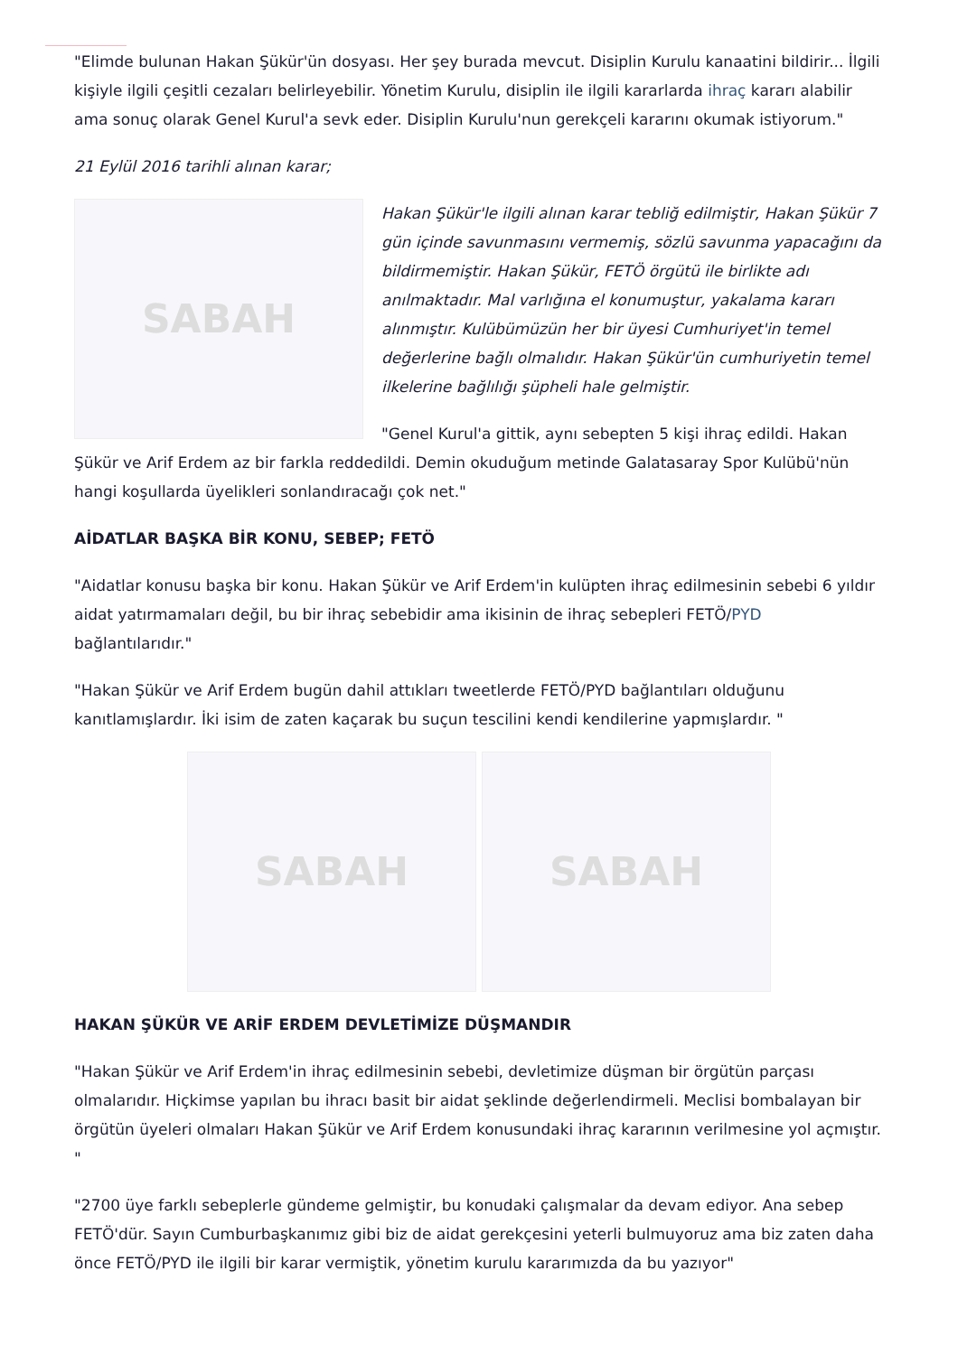"Elimde bulunan Hakan Şükür'ün dosyası. Her şey burada mevcut. Disiplin Kurulu kanaatini bildirir... İlgili kişiyle ilgili çeşitli cezaları belirleyebilir. Yönetim Kurulu, disiplin ile ilgili kararlarda ihraç kararı alabilir ama sonuç olarak Genel Kurul'a sevk eder. Disiplin Kurulu'nun gerekçeli kararını okumak istiyorum."
21 Eylül 2016 tarihli alınan karar;
SABAH
Hakan Şükür'le ilgili alınan karar tebliğ edilmiştir, Hakan Şükür 7 gün içinde savunmasını vermemiş, sözlü savunma yapacağını da bildirmemiştir. Hakan Şükür, FETÖ örgütü ile birlikte adı anılmaktadır. Mal varlığına el konumuştur, yakalama kararı alınmıştır. Kulübümüzün her bir üyesi Cumhuriyet'in temel değerlerine bağlı olmalıdır. Hakan Şükür'ün cumhuriyetin temel ilkelerine bağlılığı şüpheli hale gelmiştir.
"Genel Kurul'a gittik, aynı sebepten 5 kişi ihraç edildi. Hakan Şükür ve Arif Erdem az bir farkla reddedildi. Demin okuduğum metinde Galatasaray Spor Kulübü'nün hangi koşullarda üyelikleri sonlandıracağı çok net."
AİDATLAR BAŞKA BİR KONU, SEBEP; FETÖ
"Aidatlar konusu başka bir konu. Hakan Şükür ve Arif Erdem'in kulüpten ihraç edilmesinin sebebi 6 yıldır aidat yatırmamaları değil, bu bir ihraç sebebidir ama ikisinin de ihraç sebepleri FETÖ/PYD bağlantılarıdır."
"Hakan Şükür ve Arif Erdem bugün dahil attıkları tweetlerde FETÖ/PYD bağlantıları olduğunu kanıtlamışlardır. İki isim de zaten kaçarak bu suçun tescilini kendi kendilerine yapmışlardır. "
SABAH SABAH
HAKAN ŞÜKÜR VE ARİF ERDEM DEVLETİMİZE DÜŞMANDIR
"Hakan Şükür ve Arif Erdem'in ihraç edilmesinin sebebi, devletimize düşman bir örgütün parçası olmalarıdır. Hiçkimse yapılan bu ihracı basit bir aidat şeklinde değerlendirmeli. Meclisi bombalayan bir örgütün üyeleri olmaları Hakan Şükür ve Arif Erdem konusundaki ihraç kararının verilmesine yol açmıştır. "
"2700 üye farklı sebeplerle gündeme gelmiştir, bu konudaki çalışmalar da devam ediyor. Ana sebep FETÖ'dür. Sayın Cumburbaşkanımız gibi biz de aidat gerekçesini yeterli bulmuyoruz ama biz zaten daha önce FETÖ/PYD ile ilgili bir karar vermiştik, yönetim kurulu kararımızda da bu yazıyor"